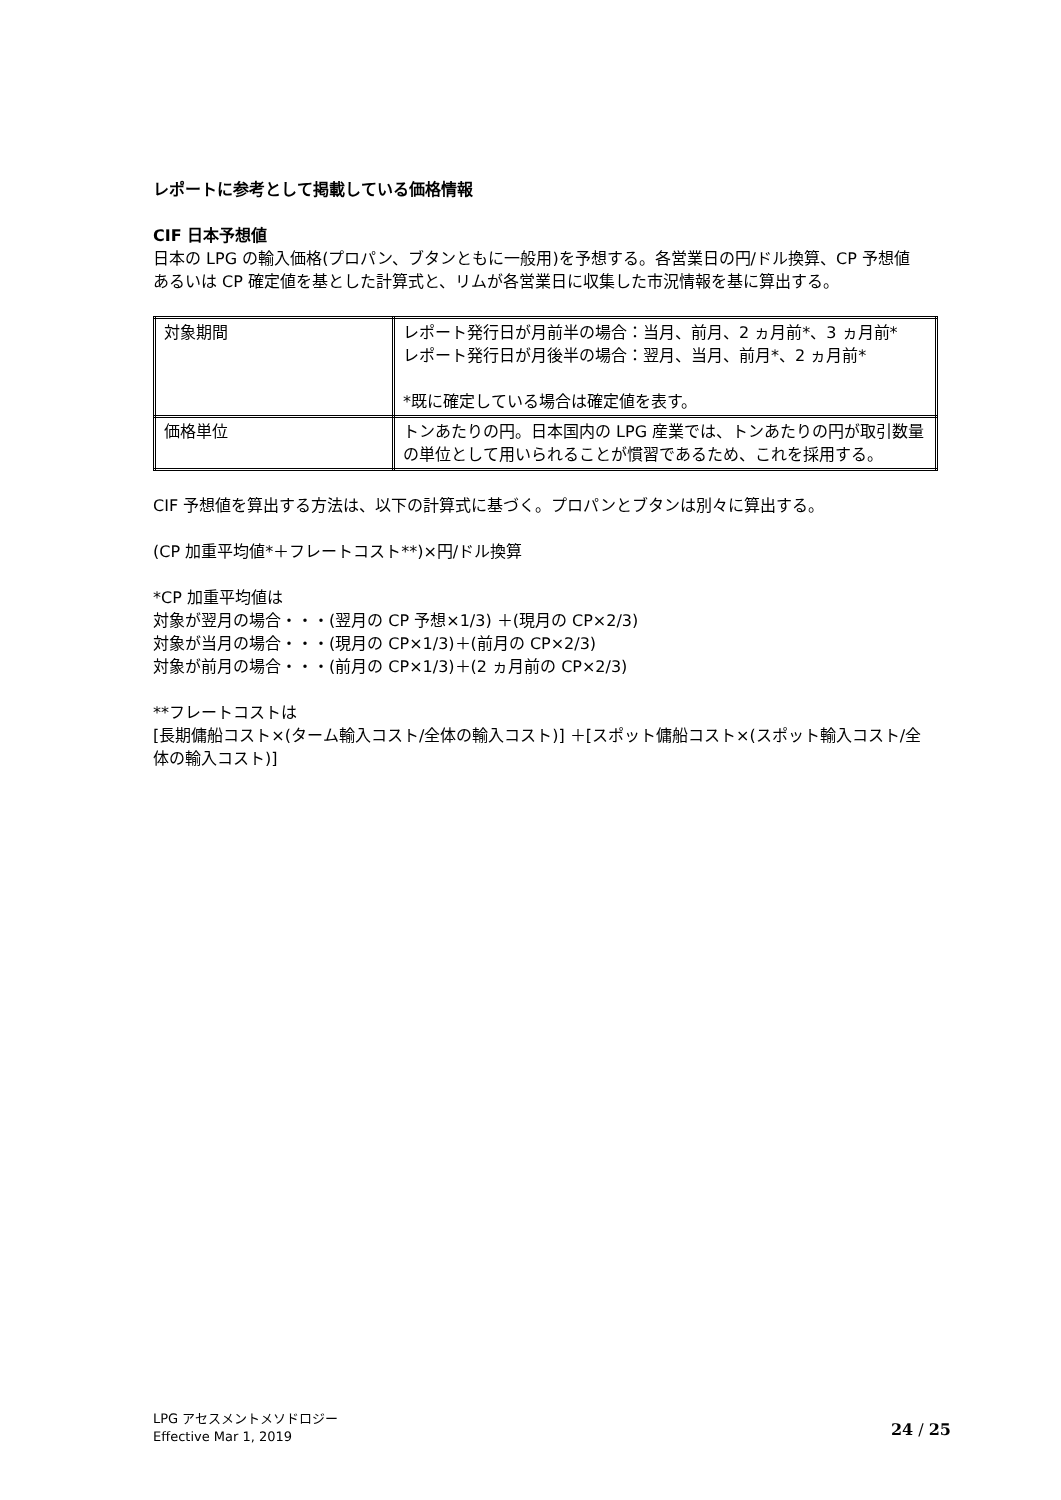レポートに参考として掲載している価格情報
CIF 日本予想値
日本の LPG の輸入価格(プロパン、ブタンともに一般用)を予想する。各営業日の円/ドル換算、CP 予想値あるいは CP 確定値を基とした計算式と、リムが各営業日に収集した市況情報を基に算出する。
| 対象期間 | レポート発行日が月前半の場合：当月、前月、2 ヵ月前*、3 ヵ月前* レポート発行日が月後半の場合：翌月、当月、前月*、2 ヵ月前* *既に確定している場合は確定値を表す。 |
| 価格単位 | トンあたりの円。日本国内の LPG 産業では、トンあたりの円が取引数量の単位として用いられることが慣習であるため、これを採用する。 |
CIF 予想値を算出する方法は、以下の計算式に基づく。プロパンとブタンは別々に算出する。
(CP 加重平均値*＋フレートコスト**)×円/ドル換算
*CP 加重平均値は
対象が翌月の場合・・・(翌月の CP 予想×1/3) ＋(現月の CP×2/3)
対象が当月の場合・・・(現月の CP×1/3)＋(前月の CP×2/3)
対象が前月の場合・・・(前月の CP×1/3)＋(2 ヵ月前の CP×2/3)
**フレートコストは
[長期傭船コスト×(ターム輸入コスト/全体の輸入コスト)] ＋[スポット傭船コスト×(スポット輸入コスト/全体の輸入コスト)]
LPG アセスメントメソドロジー
Effective Mar 1, 2019
24 / 25